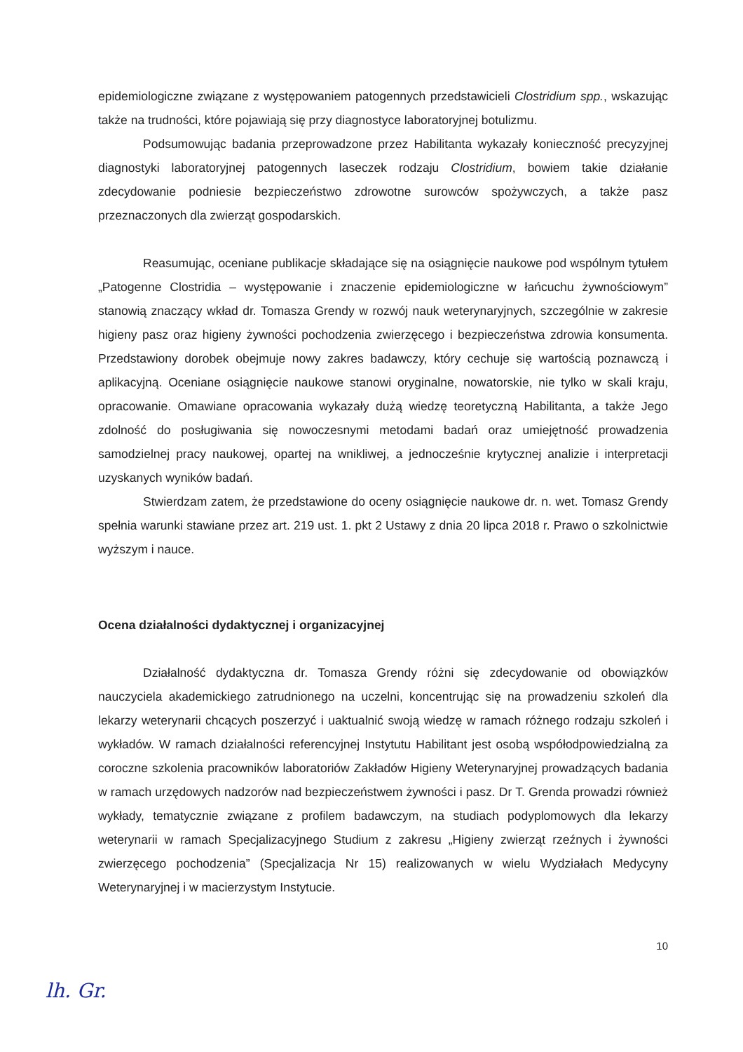epidemiologiczne związane z występowaniem patogennych przedstawicieli Clostridium spp., wskazując także na trudności, które pojawiają się przy diagnostyce laboratoryjnej botulizmu.
Podsumowując badania przeprowadzone przez Habilitanta wykazały konieczność precyzyjnej diagnostyki laboratoryjnej patogennych laseczek rodzaju Clostridium, bowiem takie działanie zdecydowanie podniesie bezpieczeństwo zdrowotne surowców spożywczych, a także pasz przeznaczonych dla zwierząt gospodarskich.
Reasumując, oceniane publikacje składające się na osiągnięcie naukowe pod wspólnym tytułem „Patogenne Clostridia – występowanie i znaczenie epidemiologiczne w łańcuchu żywnościowym” stanowią znaczący wkład dr. Tomasza Grendy w rozwój nauk weterynaryjnych, szczególnie w zakresie higieny pasz oraz higieny żywności pochodzenia zwierzęcego i bezpieczeństwa zdrowia konsumenta. Przedstawiony dorobek obejmuje nowy zakres badawczy, który cechuje się wartością poznawczą i aplikacyjną. Oceniane osiągnięcie naukowe stanowi oryginalne, nowatorskie, nie tylko w skali kraju, opracowanie. Omawiane opracowania wykazały dużą wiedzę teoretyczną Habilitanta, a także Jego zdolność do posługiwania się nowoczesnymi metodami badań oraz umiejętność prowadzenia samodzielnej pracy naukowej, opartej na wnikliwej, a jednocześnie krytycznej analizie i interpretacji uzyskanych wyników badań.
Stwierdzam zatem, że przedstawione do oceny osiągnięcie naukowe dr. n. wet. Tomasz Grendy spełnia warunki stawiane przez art. 219 ust. 1. pkt 2 Ustawy z dnia 20 lipca 2018 r. Prawo o szkolnictwie wyższym i nauce.
Ocena działalności dydaktycznej i organizacyjnej
Działalność dydaktyczna dr. Tomasza Grendy różni się zdecydowanie od obowiązków nauczyciela akademickiego zatrudnionego na uczelni, koncentrując się na prowadzeniu szkoleń dla lekarzy weterynarii chcących poszerzyć i uaktualnić swoją wiedzę w ramach różnego rodzaju szkoleń i wykładów. W ramach działalności referencyjnej Instytutu Habilitant jest osobą współodpowiedzialną za coroczne szkolenia pracowników laboratoriów Zakładów Higieny Weterynaryjnej prowadzących badania w ramach urzędowych nadzorów nad bezpieczeństwem żywności i pasz. Dr T. Grenda prowadzi również wykłady, tematycznie związane z profilem badawczym, na studiach podyplomowych dla lekarzy weterynarii w ramach Specjalizacyjnego Studium z zakresu „Higieny zwierząt rzeźnych i żywności zwierzęcego pochodzenia” (Specjalizacja Nr 15) realizowanych w wielu Wydziałach Medycyny Weterynaryjnej i w macierzystym Instytucie.
10
lh. Gr.